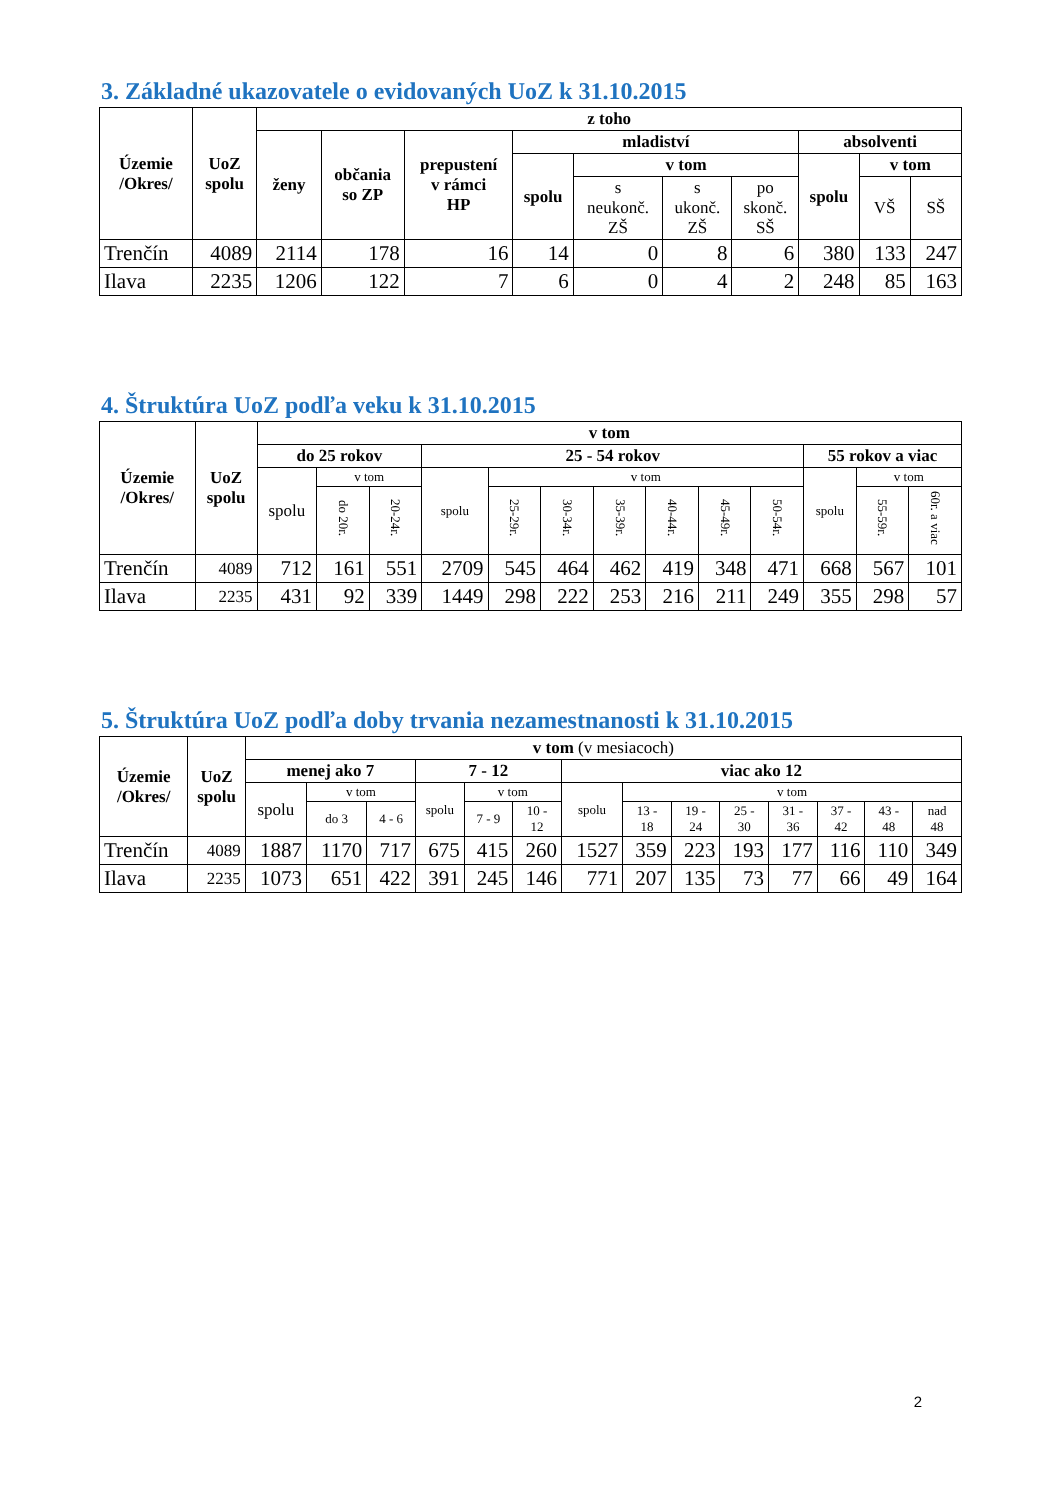3. Základné ukazovatele o evidovaných UoZ k 31.10.2015
| Územie /Okres/ | UoZ spolu | z toho | | | | | | | | | |
| --- | --- | --- | --- | --- | --- | --- | --- | --- | --- | --- | --- |
| | | ženy | občania so ZP | prepustení v rámci HP | mladiství | | | | absolventi | | |
| | | | | | spolu | v tom | | | spolu | v tom | |
| | | | | | | s neukonč. ZŠ | s ukonč. ZŠ | po skonč. SŠ | | VŠ | SŠ |
| Trenčín | 4089 | 2114 | 178 | 16 | 14 | 0 | 8 | 6 | 380 | 133 | 247 |
| Ilava | 2235 | 1206 | 122 | 7 | 6 | 0 | 4 | 2 | 248 | 85 | 163 |
4. Štruktúra UoZ podľa veku k 31.10.2015
| Územie /Okres/ | UoZ spolu | v tom | | | | | | | | | | | | |
| --- | --- | --- | --- | --- | --- | --- | --- | --- | --- | --- | --- | --- | --- | --- |
| | | do 25 rokov | | | 25 - 54 rokov | | | | | | | 55 rokov a viac | | |
| | | spolu | v tom | | spolu | v tom | | | | | | spolu | v tom | |
| | | | do 20r. | 20-24r. | | 25-29r. | 30-34r. | 35-39r. | 40-44r. | 45-49r. | 50-54r. | | 55-59r. | 60r. a viac |
| Trenčín | 4089 | 712 | 161 | 551 | 2709 | 545 | 464 | 462 | 419 | 348 | 471 | 668 | 567 | 101 |
| Ilava | 2235 | 431 | 92 | 339 | 1449 | 298 | 222 | 253 | 216 | 211 | 249 | 355 | 298 | 57 |
5. Štruktúra UoZ podľa doby trvania nezamestnanosti k 31.10.2015
| Územie /Okres/ | UoZ spolu | v tom (v mesiacoch) | | | | | | | | | | | | | |
| --- | --- | --- | --- | --- | --- | --- | --- | --- | --- | --- | --- | --- | --- | --- | --- |
| | | menej ako 7 | | | 7 - 12 | | | viac ako 12 | | | | | | | |
| | | spolu | v tom | | spolu | v tom | | spolu | v tom | | | | | | |
| | | | do 3 | 4 - 6 | | 7 - 9 | 10 - 12 | | 13 - 18 | 19 - 24 | 25 - 30 | 31 - 36 | 37 - 42 | 43 - 48 | nad 48 |
| Trenčín | 4089 | 1887 | 1170 | 717 | 675 | 415 | 260 | 1527 | 359 | 223 | 193 | 177 | 116 | 110 | 349 |
| Ilava | 2235 | 1073 | 651 | 422 | 391 | 245 | 146 | 771 | 207 | 135 | 73 | 77 | 66 | 49 | 164 |
2